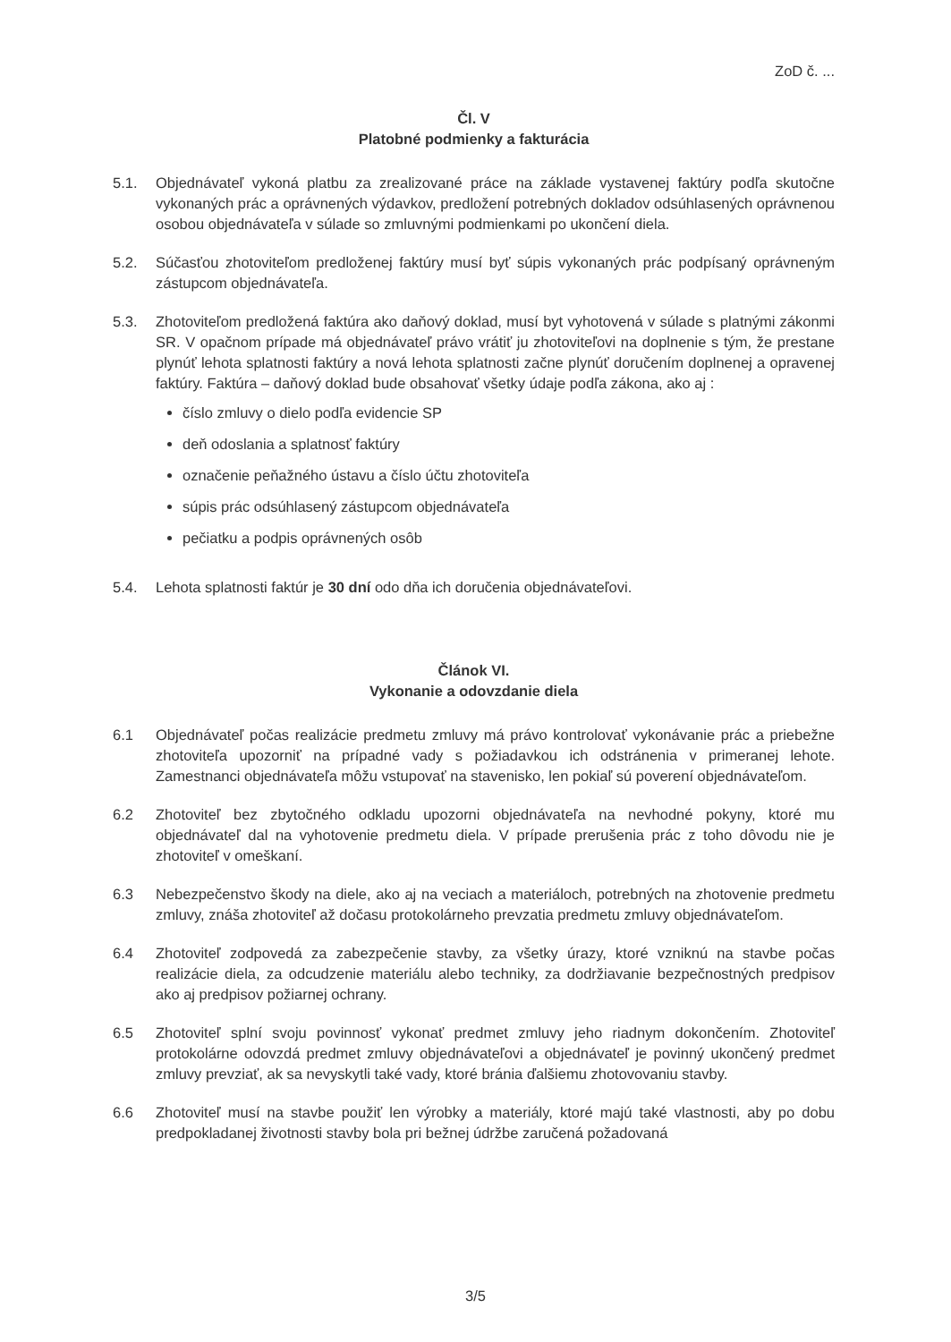ZoD č. ...
Čl. V
Platobné podmienky a fakturácia
5.1. Objednávateľ vykoná platbu za zrealizované práce na základe vystavenej faktúry podľa skutočne vykonaných prác a oprávnených výdavkov, predložení potrebných dokladov odsúhlasených oprávnenou osobou objednávateľa v súlade so zmluvnými podmienkami po ukončení diela.
5.2. Súčasťou zhotoviteľom predloženej faktúry musí byť súpis vykonaných prác podpísaný oprávneným zástupcom objednávateľa.
5.3. Zhotoviteľom predložená faktúra ako daňový doklad, musí byt vyhotovená v súlade s platnými zákonmi SR. V opačnom prípade má objednávateľ právo vrátiť ju zhotoviteľovi na doplnenie s tým, že prestane plynúť lehota splatnosti faktúry a nová lehota splatnosti začne plynúť doručením doplnenej a opravenej faktúry. Faktúra – daňový doklad bude obsahovať všetky údaje podľa zákona, ako aj :
číslo zmluvy o dielo podľa evidencie SP
deň odoslania a splatnosť faktúry
označenie peňažného ústavu a číslo účtu zhotoviteľa
súpis prác odsúhlasený zástupcom objednávateľa
pečiatku a podpis oprávnených osôb
5.4. Lehota splatnosti faktúr je 30 dní odo dňa ich doručenia objednávateľovi.
Článok VI.
Vykonanie a odovzdanie diela
6.1 Objednávateľ počas realizácie predmetu zmluvy má právo kontrolovať vykonávanie prác a priebežne zhotoviteľa upozorniť na prípadné vady s požiadavkou ich odstránenia v primeranej lehote. Zamestnanci objednávateľa môžu vstupovať na stavenisko, len pokiaľ sú poverení objednávateľom.
6.2 Zhotoviteľ bez zbytočného odkladu upozorni objednávateľa na nevhodné pokyny, ktoré mu objednávateľ dal na vyhotovenie predmetu diela. V prípade prerušenia prác z toho dôvodu nie je zhotoviteľ v omeškaní.
6.3 Nebezpečenstvo škody na diele, ako aj na veciach a materiáloch, potrebných na zhotovenie predmetu zmluvy, znáša zhotoviteľ až dočasu protokolárneho prevzatia predmetu zmluvy objednávateľom.
6.4 Zhotoviteľ zodpovedá za zabezpečenie stavby, za všetky úrazy, ktoré vzniknú na stavbe počas realizácie diela, za odcudzenie materiálu alebo techniky, za dodržiavanie bezpečnostných predpisov ako aj predpisov požiarnej ochrany.
6.5 Zhotoviteľ splní svoju povinnosť vykonať predmet zmluvy jeho riadnym dokončením. Zhotoviteľ protokolárne odovzdá predmet zmluvy objednávateľovi a objednávateľ je povinný ukončený predmet zmluvy prevziať, ak sa nevyskytli také vady, ktoré bránia ďalšiemu zhotovovaniu stavby.
6.6 Zhotoviteľ musí na stavbe použiť len výrobky a materiály, ktoré majú také vlastnosti, aby po dobu predpokladanej životnosti stavby bola pri bežnej údržbe zaručená požadovaná
3/5